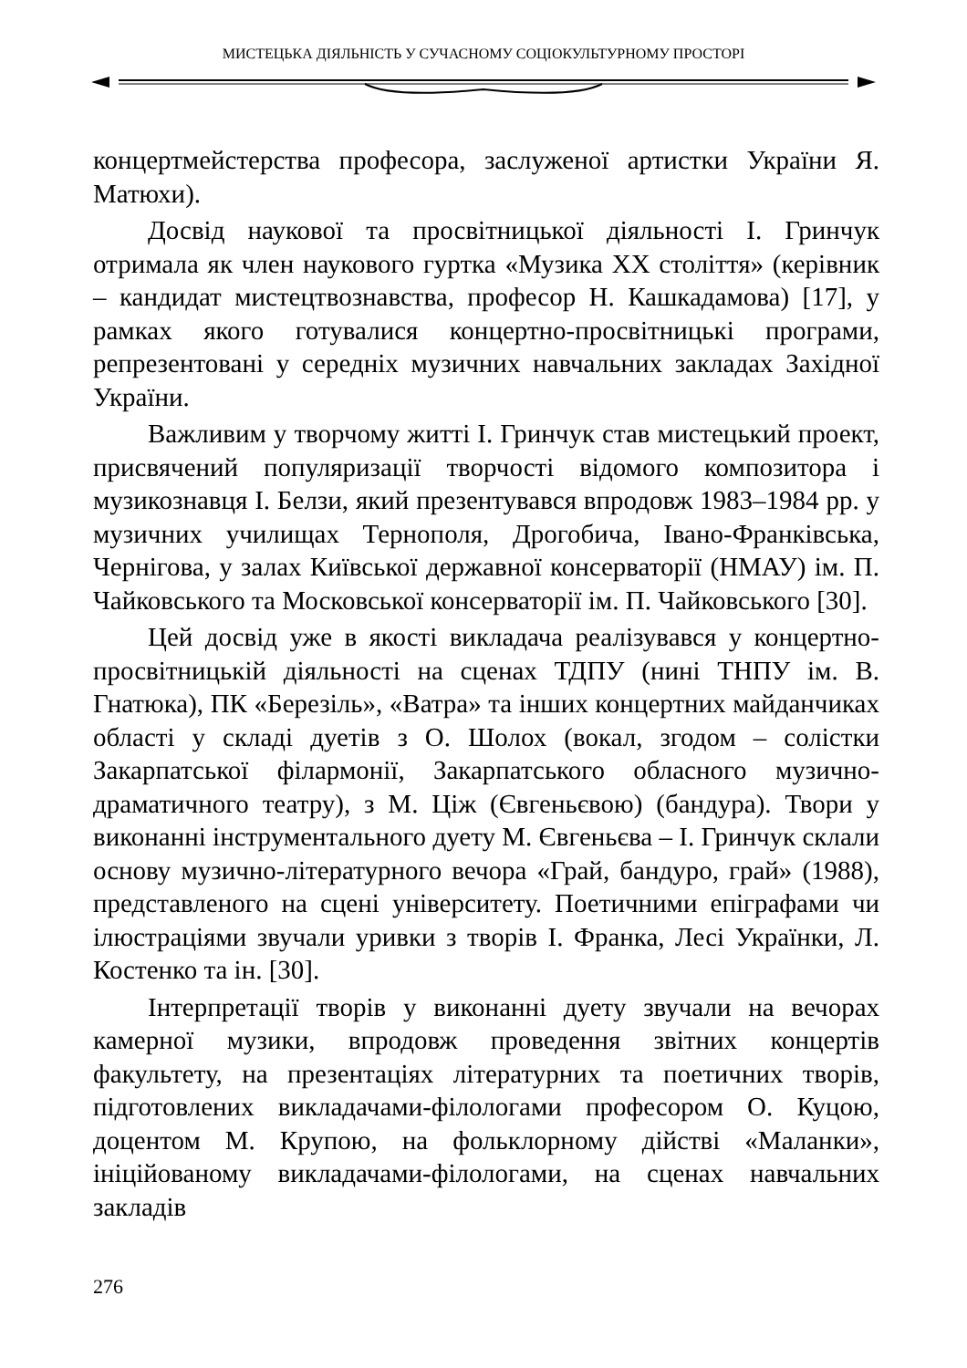МИСТЕЦЬКА ДІЯЛЬНІСТЬ У СУЧАСНОМУ СОЦІОКУЛЬТУРНОМУ ПРОСТОРІ
концертмейстерства професора, заслуженої артистки України Я. Матюхи).
Досвід наукової та просвітницької діяльності І. Гринчук отримала як член наукового гуртка «Музика XX століття» (керівник – кандидат мистецтвознавства, професор Н. Кашкадамова) [17], у рамках якого готувалися концертно-просвітницькі програми, репрезентовані у середніх музичних навчальних закладах Західної України.
Важливим у творчому житті І. Гринчук став мистецький проект, присвячений популяризації творчості відомого композитора і музикознавця І. Белзи, який презентувався впродовж 1983–1984 рр. у музичних училищах Тернополя, Дрогобича, Івано-Франківська, Чернігова, у залах Київської державної консерваторії (НМАУ) ім. П. Чайковського та Московської консерваторії ім. П. Чайковського [30].
Цей досвід уже в якості викладача реалізувався у концертно-просвітницькій діяльності на сценах ТДПУ (нині ТНПУ ім. В. Гнатюка), ПК «Березіль», «Ватра» та інших концертних майданчиках області у складі дуетів з О. Шолох (вокал, згодом – солістки Закарпатської філармонії, Закарпатського обласного музично-драматичного театру), з М. Ціж (Євгеньєвою) (бандура). Твори у виконанні інструментального дуету М. Євгеньєва – І. Гринчук склали основу музично-літературного вечора «Грай, бандуро, грай» (1988), представленого на сцені університету. Поетичними епіграфами чи ілюстраціями звучали уривки з творів І. Франка, Лесі Українки, Л. Костенко та ін. [30].
Інтерпретації творів у виконанні дуету звучали на вечорах камерної музики, впродовж проведення звітних концертів факультету, на презентаціях літературних та поетичних творів, підготовлених викладачами-філологами професором О. Куцою, доцентом М. Крупою, на фольклорному дійстві «Маланки», ініційованому викладачами-філологами, на сценах навчальних закладів
276